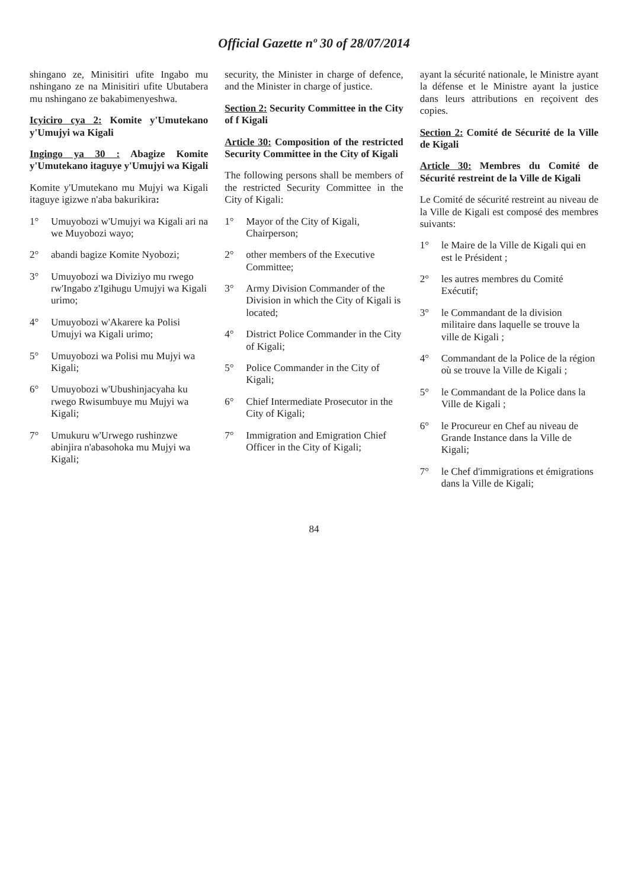Official Gazette nº 30 of 28/07/2014
shingano ze, Minisitiri ufite Ingabo mu nshingano ze na Minisitiri ufite Ubutabera mu nshingano ze bakabimenyeshwa.
Icyiciro cya 2: Komite y'Umutekano y'Umujyi wa Kigali
Ingingo ya 30 : Abagize Komite y'Umutekano itaguye y'Umujyi wa Kigali
Komite y'Umutekano mu Mujyi wa Kigali itaguye igizwe n'aba bakurikira:
1° Umuyobozi w'Umujyi wa Kigali ari na we Muyobozi wayo;
2° abandi bagize Komite Nyobozi;
3° Umuyobozi wa Diviziyo mu rwego rw'Ingabo z'Igihugu Umujyi wa Kigali urimo;
4° Umuyobozi w'Akarere ka Polisi Umujyi wa Kigali urimo;
5° Umuyobozi wa Polisi mu Mujyi wa Kigali;
6° Umuyobozi w'Ubushinjacyaha ku rwego Rwisumbuye mu Mujyi wa Kigali;
7° Umukuru w'Urwego rushinzwe abinjira n'abasohoka mu Mujyi wa Kigali;
security, the Minister in charge of defence, and the Minister in charge of justice.
Section 2: Security Committee in the City of f Kigali
Article 30: Composition of the restricted Security Committee in the City of Kigali
The following persons shall be members of the restricted Security Committee in the City of Kigali:
1° Mayor of the City of Kigali, Chairperson;
2° other members of the Executive Committee;
3° Army Division Commander of the Division in which the City of Kigali is located;
4° District Police Commander in the City of Kigali;
5° Police Commander in the City of Kigali;
6° Chief Intermediate Prosecutor in the City of Kigali;
7° Immigration and Emigration Chief Officer in the City of Kigali;
ayant la sécurité nationale, le Ministre ayant la défense et le Ministre ayant la justice dans leurs attributions en reçoivent des copies.
Section 2: Comité de Sécurité de la Ville de Kigali
Article 30: Membres du Comité de Sécurité restreint de la Ville de Kigali
Le Comité de sécurité restreint au niveau de la Ville de Kigali est composé des membres suivants:
1° le Maire de la Ville de Kigali qui en est le Président ;
2° les autres membres du Comité Exécutif;
3° le Commandant de la division militaire dans laquelle se trouve la ville de Kigali ;
4° Commandant de la Police de la région où se trouve la Ville de Kigali ;
5° le Commandant de la Police dans la Ville de Kigali ;
6° le Procureur en Chef au niveau de Grande Instance dans la Ville de Kigali;
7° le Chef d'immigrations et émigrations dans la Ville de Kigali;
84